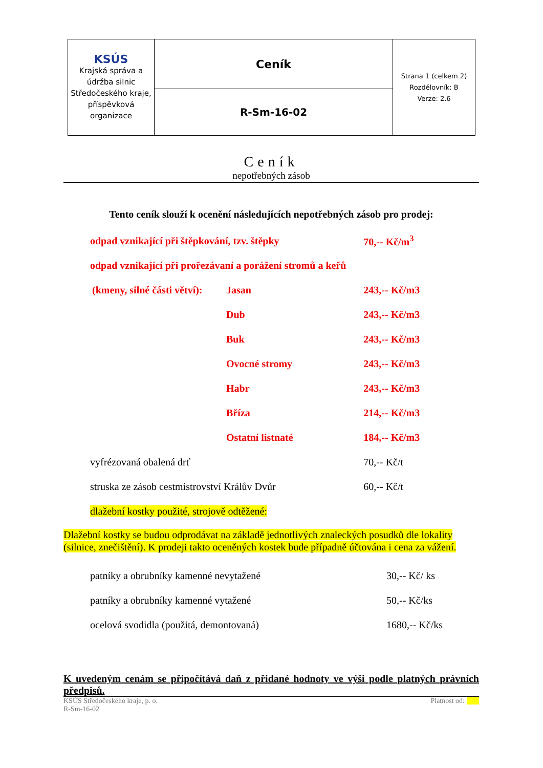| KSÚS Krajská správa a údržba silnic Středočeského kraje, příspěvková organizace | Ceník | Strana 1 (celkem 2) Rozdělovník: B Verze: 2.6 |
| | R-Sm-16-02 | |
Ceník
nepotřebných zásob
Tento ceník slouží k ocenění následujících nepotřebných zásob pro prodej:
| odpad vznikající při štěpkování, tzv. štěpky | | 70,-- Kč/m<sup>3</sup> |
| odpad vznikající při prořezávaní a porážení stromů a keřů | | |
| (kmeny, silné části větví): | Jasan | 243,-- Kč/m3 |
| | Dub | 243,-- Kč/m3 |
| | Buk | 243,-- Kč/m3 |
| | Ovocné stromy | 243,-- Kč/m3 |
| | Habr | 243,-- Kč/m3 |
| | Bříza | 214,-- Kč/m3 |
| | Ostatní listnaté | 184,-- Kč/m3 |
| vyfrézovaná obalená drť | | 70,-- Kč/t |
| struska ze zásob cestmistrovství Králův Dvůr | | 60,-- Kč/t |
| dlažební kostky použité, strojově odtěžené: | | |
Dlažební kostky se budou odprodávat na základě jednotlivých znaleckých posudků dle lokality (silnice, znečištění). K prodeji takto oceněných kostek bude případně účtována i cena za vážení.
| patníky a obrubníky kamenné nevytažené | 30,-- Kč/ ks |
| patníky a obrubníky kamenné vytažené | 50,-- Kč/ks |
| ocelová svodidla (použitá, demontovaná) | 1680,-- Kč/ks |
K uvedeným cenám se připočítává daň z přidané hodnoty ve výši podle platných právních předpisů.
KSÚS Středočeského kraje, p. o.
R-Sm-16-02
Platnost od: